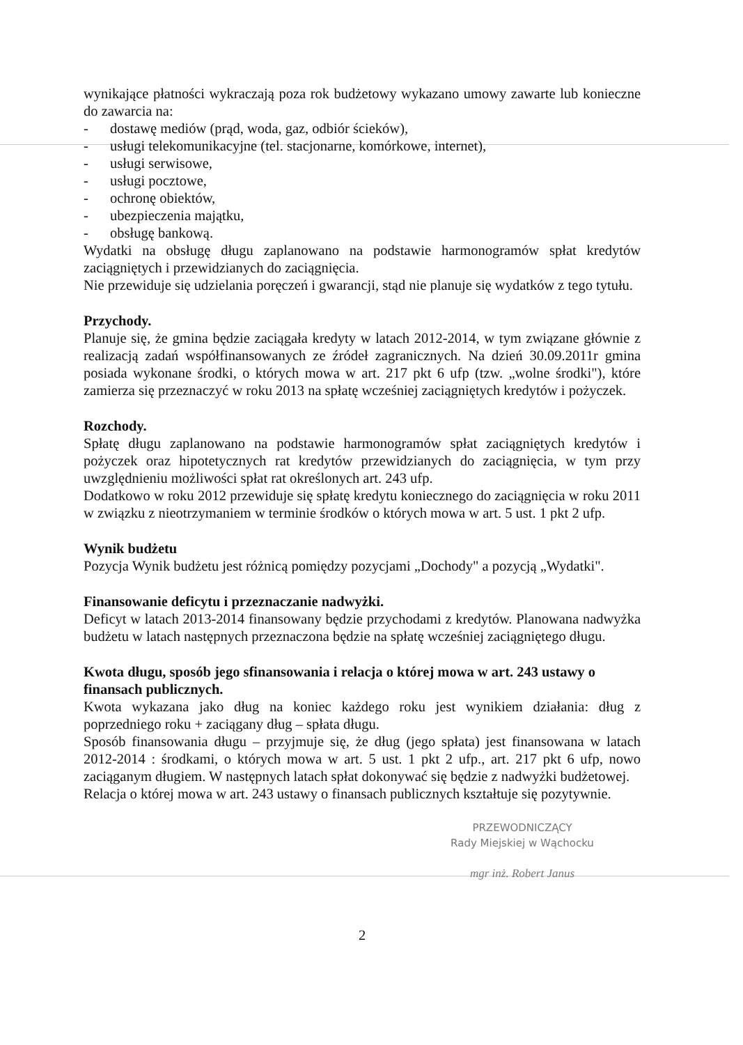wynikające płatności wykraczają poza rok budżetowy wykazano umowy zawarte lub konieczne do zawarcia na:
- dostawę mediów (prąd, woda, gaz, odbiór ścieków),
- usługi telekomunikacyjne (tel. stacjonarne, komórkowe, internet),
- usługi serwisowe,
- usługi pocztowe,
- ochronę obiektów,
- ubezpieczenia majątku,
- obsługę bankową.
Wydatki na obsługę długu zaplanowano na podstawie harmonogramów spłat kredytów zaciągniętych i przewidzianych do zaciągnięcia.
Nie przewiduje się udzielania poręczeń i gwarancji, stąd nie planuje się wydatków z tego tytułu.
Przychody.
Planuje się, że gmina będzie zaciągała kredyty w latach 2012-2014, w tym związane głównie z realizacją zadań współfinansowanych ze źródeł zagranicznych. Na dzień 30.09.2011r gmina posiada wykonane środki, o których mowa w art. 217 pkt 6 ufp (tzw. „wolne środki"), które zamierza się przeznaczyć w roku 2013 na spłatę wcześniej zaciągniętych kredytów i pożyczek.
Rozchody.
Spłatę długu zaplanowano na podstawie harmonogramów spłat zaciągniętych kredytów i pożyczek oraz hipotetycznych rat kredytów przewidzianych do zaciągnięcia, w tym przy uwzględnieniu możliwości spłat rat określonych art. 243 ufp.
Dodatkowo w roku 2012 przewiduje się spłatę kredytu koniecznego do zaciągnięcia w roku 2011 w związku z nieotrzymaniem w terminie środków o których mowa w art. 5 ust. 1 pkt 2 ufp.
Wynik budżetu
Pozycja Wynik budżetu jest różnicą pomiędzy pozycjami „Dochody" a pozycją „Wydatki".
Finansowanie deficytu i przeznaczanie nadwyżki.
Deficyt w latach 2013-2014 finansowany będzie przychodami z kredytów. Planowana nadwyżka budżetu w latach następnych przeznaczona będzie na spłatę wcześniej zaciągniętego długu.
Kwota długu, sposób jego sfinansowania i relacja o której mowa w art. 243 ustawy o finansach publicznych.
Kwota wykazana jako dług na koniec każdego roku jest wynikiem działania: dług z poprzedniego roku + zaciągany dług – spłata długu.
Sposób finansowania długu – przyjmuje się, że dług (jego spłata) jest finansowana w latach 2012-2014 : środkami, o których mowa w art. 5 ust. 1 pkt 2 ufp., art. 217 pkt 6 ufp, nowo zaciąganym długiem. W następnych latach spłat dokonywać się będzie z nadwyżki budżetowej.
Relacja o której mowa w art. 243 ustawy o finansach publicznych kształtuje się pozytywnie.
PRZEWODNICZĄCY
Rady Miejskiej w Wąchocku
mgr inż. Robert Janus
2